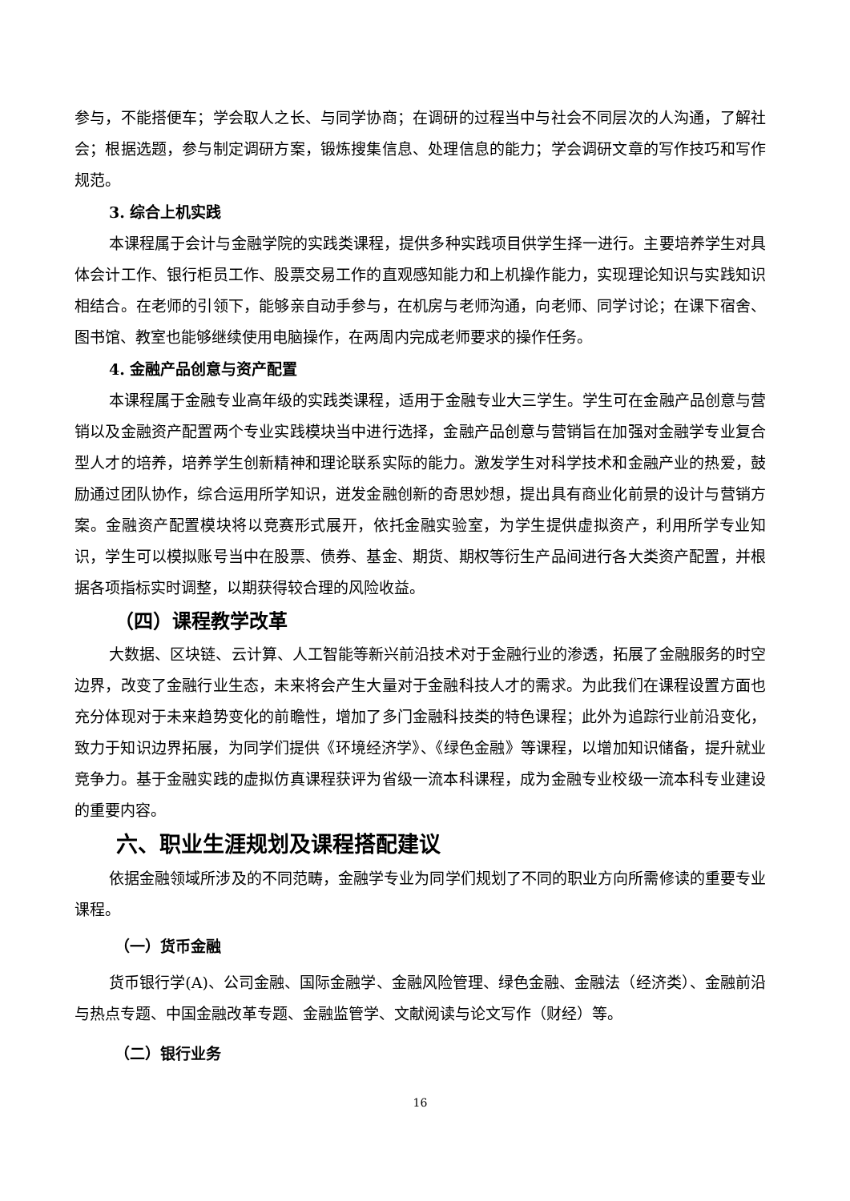参与，不能搭便车；学会取人之长、与同学协商；在调研的过程当中与社会不同层次的人沟通，了解社会；根据选题，参与制定调研方案，锻炼搜集信息、处理信息的能力；学会调研文章的写作技巧和写作规范。
3. 综合上机实践
本课程属于会计与金融学院的实践类课程，提供多种实践项目供学生择一进行。主要培养学生对具体会计工作、银行柜员工作、股票交易工作的直观感知能力和上机操作能力，实现理论知识与实践知识相结合。在老师的引领下，能够亲自动手参与，在机房与老师沟通，向老师、同学讨论；在课下宿舍、图书馆、教室也能够继续使用电脑操作，在两周内完成老师要求的操作任务。
4. 金融产品创意与资产配置
本课程属于金融专业高年级的实践类课程，适用于金融专业大三学生。学生可在金融产品创意与营销以及金融资产配置两个专业实践模块当中进行选择，金融产品创意与营销旨在加强对金融学专业复合型人才的培养，培养学生创新精神和理论联系实际的能力。激发学生对科学技术和金融产业的热爱，鼓励通过团队协作，综合运用所学知识，迸发金融创新的奇思妙想，提出具有商业化前景的设计与营销方案。金融资产配置模块将以竞赛形式展开，依托金融实验室，为学生提供虚拟资产，利用所学专业知识，学生可以模拟账号当中在股票、债券、基金、期货、期权等衍生产品间进行各大类资产配置，并根据各项指标实时调整，以期获得较合理的风险收益。
（四）课程教学改革
大数据、区块链、云计算、人工智能等新兴前沿技术对于金融行业的渗透，拓展了金融服务的时空边界，改变了金融行业生态，未来将会产生大量对于金融科技人才的需求。为此我们在课程设置方面也充分体现对于未来趋势变化的前瞻性，增加了多门金融科技类的特色课程；此外为追踪行业前沿变化，致力于知识边界拓展，为同学们提供《环境经济学》、《绿色金融》等课程，以增加知识储备，提升就业竞争力。基于金融实践的虚拟仿真课程获评为省级一流本科课程，成为金融专业校级一流本科专业建设的重要内容。
六、职业生涯规划及课程搭配建议
依据金融领域所涉及的不同范畴，金融学专业为同学们规划了不同的职业方向所需修读的重要专业课程。
（一）货币金融
货币银行学(A)、公司金融、国际金融学、金融风险管理、绿色金融、金融法（经济类）、金融前沿与热点专题、中国金融改革专题、金融监管学、文献阅读与论文写作（财经）等。
（二）银行业务
16